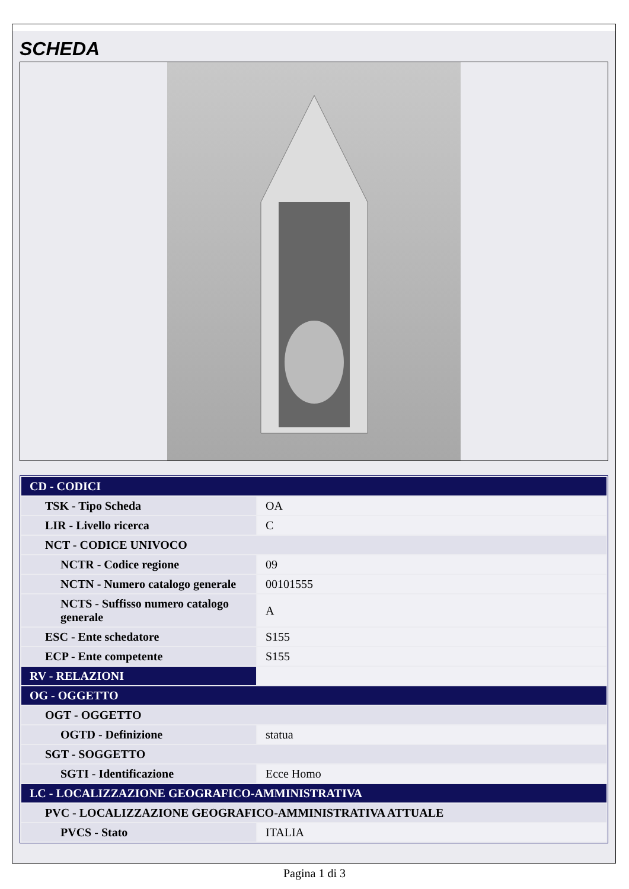SCHEDA
| CD - CODICI | |
| TSK - Tipo Scheda | OA |
| LIR - Livello ricerca | C |
| NCT - CODICE UNIVOCO | |
| NCTR - Codice regione | 09 |
| NCTN - Numero catalogo generale | 00101555 |
| NCTS - Suffisso numero catalogo generale | A |
| ESC - Ente schedatore | S155 |
| ECP - Ente competente | S155 |
| RV - RELAZIONI | |
| OG - OGGETTO | |
| OGT - OGGETTO | |
| OGTD - Definizione | statua |
| SGT - SOGGETTO | |
| SGTI - Identificazione | Ecce Homo |
| LC - LOCALIZZAZIONE GEOGRAFICO-AMMINISTRATIVA | |
| PVC - LOCALIZZAZIONE GEOGRAFICO-AMMINISTRATIVA ATTUALE | |
| PVCS - Stato | ITALIA |
Pagina 1 di 3